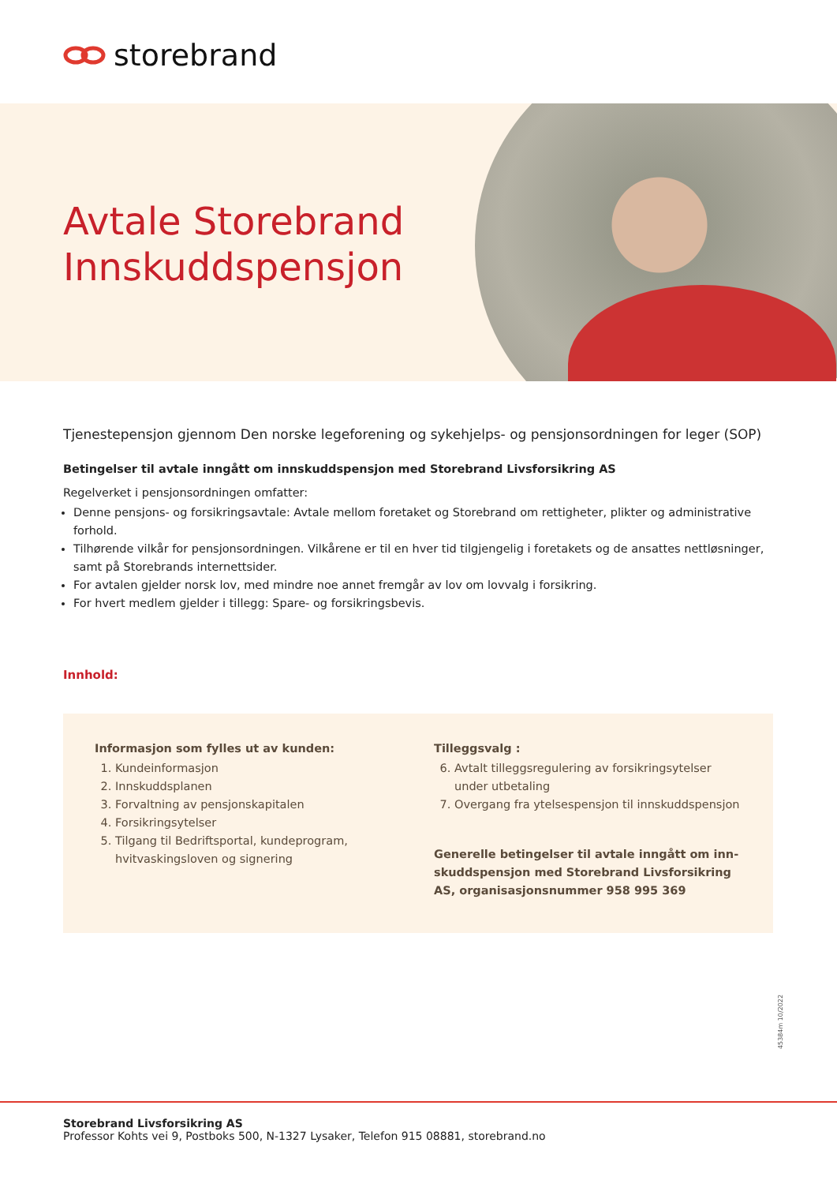storebrand
Avtale Storebrand
Innskuddspensjon
Tjenestepensjon gjennom Den norske legeforening og sykehjelps- og pensjonsordningen for leger (SOP)
Betingelser til avtale inngått om innskuddspensjon med Storebrand Livsforsikring AS
Regelverket i pensjonsordningen omfatter:
Denne pensjons- og forsikringsavtale: Avtale mellom foretaket og Storebrand om rettigheter, plikter og administrative forhold.
Tilhørende vilkår for pensjonsordningen. Vilkårene er til en hver tid tilgjengelig i foretakets og de ansattes nettløsninger, samt på Storebrands internettsider.
For avtalen gjelder norsk lov, med mindre noe annet fremgår av lov om lovvalg i forsikring.
For hvert medlem gjelder i tillegg: Spare- og forsikringsbevis.
Innhold:
Informasjon som fylles ut av kunden:
1. Kundeinformasjon
2. Innskuddsplanen
3. Forvaltning av pensjonskapitalen
4. Forsikringsytelser
5. Tilgang til Bedriftsportal, kundeprogram, hvitvaskingsloven og signering
Tilleggsvalg :
6. Avtalt tilleggsregulering av forsikringsytelser under utbetaling
7. Overgang fra ytelsespensjon til innskuddspensjon
Generelle betingelser til avtale inngått om inn-skuddspensjon med Storebrand Livsforsikring AS, organisasjonsnummer 958 995 369
45384m 10/2022
Storebrand Livsforsikring AS
Professor Kohts vei 9, Postboks 500, N-1327 Lysaker, Telefon 915 08881, storebrand.no